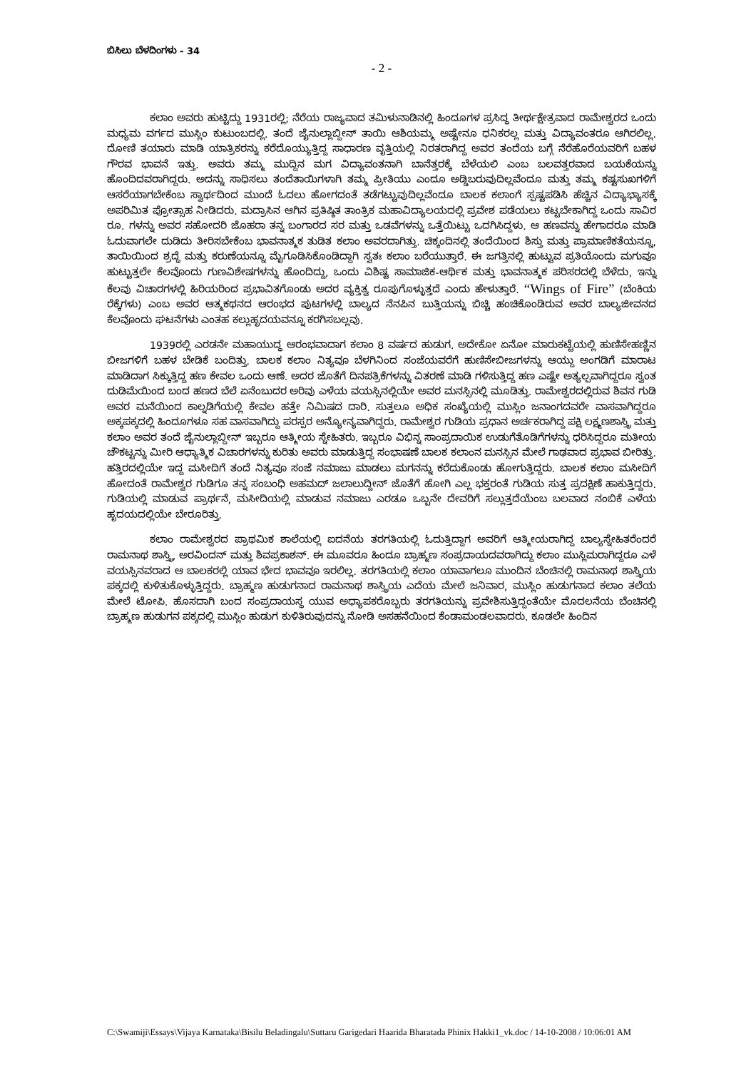ಬಿಸಿಲು ಬೆಳದಿಂಗಳು - 34
- 2 -
ಕಲಾಂ ಅವರು ಹುಟ್ಟಿದ್ದು 1931ರಲ್ಲಿ; ನೆರೆಯ ರಾಜ್ಯವಾದ ತಮಿಳುನಾಡಿನಲ್ಲಿ ಹಿಂದೂಗಳ ಪ್ರಸಿದ್ಧ ತೀರ್ಥಕ್ಷೇತ್ರವಾದ ರಾಮೇಶ್ವರದ ಒಂದು ಮಧ್ಯಮ ವರ್ಗದ ಮುಸ್ಲಿಂ ಕುಟುಂಬದಲ್ಲಿ. ತಂದೆ ಜೈನುಲ್ಲಾಬ್ದೀನ್ ತಾಯಿ ಆಶಿಯಮ್ಮ ಅಷ್ಟೇನೂ ಧನಿಕರಲ್ಲ ಮತ್ತು ವಿದ್ಯಾವಂತರೂ ಆಗಿರಲಿಲ್ಲ. ದೋಣಿ ತಯಾರು ಮಾಡಿ ಯಾತ್ರಿಕರನ್ನು ಕರೆದೊಯ್ಯುತ್ತಿದ್ದ ಸಾಧಾರಣ ವೃತ್ತಿಯಲ್ಲಿ ನಿರತರಾಗಿದ್ದ ಅವರ ತಂದೆಯ ಬಗ್ಗೆ ನೆರೆಹೊರೆಯವರಿಗೆ ಬಹಳ ಗೌರವ ಭಾವನೆ ಇತ್ತು. ಅವರು ತಮ್ಮ ಮುದ್ದಿನ ಮಗ ವಿದ್ಯಾವಂತನಾಗಿ ಬಾನೆತ್ತರಕ್ಕೆ ಬೆಳೆಯಲಿ ಎಂಬ ಬಲವತ್ತರವಾದ ಬಯಕೆಯನ್ನು ಹೊಂದಿದವರಾಗಿದ್ದರು. ಅದನ್ನು ಸಾಧಿಸಲು ತಂದೆತಾಯಿಗಳಾಗಿ ತಮ್ಮ ಪ್ರೀತಿಯು ಎಂದೂ ಅಡ್ಡಿಬರುವುದಿಲ್ಲವೆಂದೂ ಮತ್ತು ತಮ್ಮ ಕಷ್ಟಸುಖಗಳಿಗೆ ಆಸರೆಯಾಗಬೇಕೆಂಬ ಸ್ವಾರ್ಥದಿಂದ ಮುಂದೆ ಓದಲು ಹೋಗದಂತೆ ತಡೆಗಟ್ಟುವುದಿಲ್ಲವೆಂದೂ ಬಾಲಕ ಕಲಾಂಗೆ ಸ್ಪಷ್ಟಪಡಿಸಿ ಹೆಚ್ಚಿನ ವಿದ್ಯಾಭ್ಯಾಸಕ್ಕೆ ಅಪರಿಮಿತ ಪ್ರೋತ್ಸಾಹ ನೀಡಿದರು. ಮದ್ರಾಸಿನ ಆಗಿನ ಪ್ರತಿಷ್ಠಿತ ತಾಂತ್ರಿಕ ಮಹಾವಿದ್ಯಾಲಯದಲ್ಲಿ ಪ್ರವೇಶ ಪಡೆಯಲು ಕಟ್ಟಬೇಕಾಗಿದ್ದ ಒಂದು ಸಾವಿರ ರೂ. ಗಳನ್ನು ಅವರ ಸಹೋದರಿ ಜೊಹರಾ ತನ್ನ ಬಂಗಾರದ ಸರ ಮತ್ತು ಒಡವೆಗಳನ್ನು ಒತ್ತೆಯಿಟ್ಟು ಒದಗಿಸಿದ್ದಳು. ಆ ಹಣವನ್ನು ಹೇಗಾದರೂ ಮಾಡಿ ಓದುವಾಗಲೇ ದುಡಿದು ತೀರಿಸಬೇಕೆಂಬ ಭಾವನಾತ್ಮಕ ತುಡಿತ ಕಲಾಂ ಅವರದಾಗಿತ್ತು. ಚಿಕ್ಕಂದಿನಲ್ಲಿ ತಂದೆಯಿಂದ ಶಿಸ್ತು ಮತ್ತು ಪ್ರಾಮಾಣಿಕತೆಯನ್ನೂ, ತಾಯಿಯಿಂದ ಶ್ರದ್ಧೆ ಮತ್ತು ಕರುಣೆಯನ್ನೂ ಮೈಗೂಡಿಸಿಕೊಂಡಿದ್ದಾಗಿ ಸ್ವತಃ ಕಲಾಂ ಬರೆಯುತ್ತಾರೆ. ಈ ಜಗತ್ತಿನಲ್ಲಿ ಹುಟ್ಟುವ ಪ್ರತಿಯೊಂದು ಮಗುವೂ ಹುಟ್ಟುತ್ತಲೇ ಕೆಲವೊಂದು ಗುಣವಿಶೇಷಗಳನ್ನು ಹೊಂದಿದ್ದು, ಒಂದು ವಿಶಿಷ್ಟ ಸಾಮಾಜಿಕ-ಆರ್ಥಿಕ ಮತ್ತು ಭಾವನಾತ್ಮಕ ಪರಿಸರದಲ್ಲಿ ಬೆಳೆದು, ಇನ್ನು ಕೆಲವು ವಿಚಾರಗಳಲ್ಲಿ ಹಿರಿಯರಿಂದ ಪ್ರಭಾವಿತಗೊಂಡು ಅದರ ವ್ಯಕ್ತಿತ್ವ ರೂಪುಗೊಳ್ಳುತ್ತದೆ ಎಂದು ಹೇಳುತ್ತಾರೆ. “Wings of Fire” (ಬೆಂಕಿಯ ರೆಕ್ಕೆಗಳು) ಎಂಬ ಅವರ ಆತ್ಮಕಥನದ ಆರಂಭದ ಪುಟಗಳಲ್ಲಿ ಬಾಲ್ಯದ ನೆನಪಿನ ಬುತ್ತಿಯನ್ನು ಬಿಚ್ಚಿ ಹಂಚಿಕೊಂಡಿರುವ ಅವರ ಬಾಲ್ಯಜೀವನದ ಕೆಲವೊಂದು ಘಟನೆಗಳು ಎಂತಹ ಕಲ್ಲುಹೃದಯವನ್ನೂ ಕರಗಿಸಬಲ್ಲವು.
1939ರಲ್ಲಿ ಎರಡನೇ ಮಹಾಯುದ್ಧ ಆರಂಭವಾದಾಗ ಕಲಾಂ 8 ವರ್ಷದ ಹುಡುಗ. ಅದೇಕೋ ಏನೋ ಮಾರುಕಟ್ಟೆಯಲ್ಲಿ ಹುಣಿಸೇಹಣ್ಣಿನ ಬೀಜಗಳಿಗೆ ಬಹಳ ಬೇಡಿಕೆ ಬಂದಿತ್ತು. ಬಾಲಕ ಕಲಾಂ ನಿತ್ಯವೂ ಬೆಳಗಿನಿಂದ ಸಂಜೆಯವರೆಗೆ ಹುಣಿಸೇಬೀಜಗಳನ್ನು ಆಯ್ದು ಅಂಗಡಿಗೆ ಮಾರಾಟ ಮಾಡಿದಾಗ ಸಿಕ್ಕುತ್ತಿದ್ದ ಹಣ ಕೇವಲ ಒಂದು ಆಣೆ. ಅದರ ಜೊತೆಗೆ ದಿನಪತ್ರಿಕೆಗಳನ್ನು ವಿತರಣೆ ಮಾಡಿ ಗಳಿಸುತ್ತಿದ್ದ ಹಣ ಎಷ್ಟೇ ಅತ್ಯಲ್ಪವಾಗಿದ್ದರೂ ಸ್ವಂತ ದುಡಿಮೆಯಿಂದ ಬಂದ ಹಣದ ಬೆಲೆ ಏನೆಂಬುದರ ಅರಿವು ಎಳೆಯ ವಯಸ್ಸಿನಲ್ಲಿಯೇ ಅವರ ಮನಸ್ಸಿನಲ್ಲಿ ಮೂಡಿತ್ತು. ರಾಮೇಶ್ವರದಲ್ಲಿರುವ ಶಿವನ ಗುಡಿ ಅವರ ಮನೆಯಿಂದ ಕಾಲ್ನಡಿಗೆಯಲ್ಲಿ ಕೇವಲ ಹತ್ತೇ ನಿಮಿಷದ ದಾರಿ. ಸುತ್ತಲೂ ಅಧಿಕ ಸಂಖ್ಯೆಯಲ್ಲಿ ಮುಸ್ಲಿಂ ಜನಾಂಗದವರೇ ವಾಸವಾಗಿದ್ದರೂ ಅಕ್ಕಪಕ್ಕದಲ್ಲಿ ಹಿಂದೂಗಳೂ ಸಹ ವಾಸವಾಗಿದ್ದು ಪರಸ್ಪರ ಅನ್ಯೋನ್ಯವಾಗಿದ್ದರು. ರಾಮೇಶ್ವರ ಗುಡಿಯ ಪ್ರಧಾನ ಅರ್ಚಕರಾಗಿದ್ದ ಪಕ್ಷಿ ಲಕ್ಷ್ಮಣಶಾಸ್ತ್ರಿ ಮತ್ತು ಕಲಾಂ ಅವರ ತಂದೆ ಜೈನುಲ್ಲಾಬ್ದೀನ್ ಇಬ್ಬರೂ ಆತ್ಮೀಯ ಸ್ನೇಹಿತರು. ಇಬ್ಬರೂ ವಿಭಿನ್ನ ಸಾಂಪ್ರದಾಯಿಕ ಉಡುಗೆತೊಡಿಗೆಗಳನ್ನು ಧರಿಸಿದ್ದರೂ ಮತೀಯ ಚೌಕಟ್ಟನ್ನು ಮೀರಿ ಆಧ್ಯಾತ್ಮಿಕ ವಿಚಾರಗಳನ್ನು ಕುರಿತು ಅವರು ಮಾಡುತ್ತಿದ್ದ ಸಂಭಾಷಣೆ ಬಾಲಕ ಕಲಾಂನ ಮನಸ್ಸಿನ ಮೇಲೆ ಗಾಢವಾದ ಪ್ರಭಾವ ಬೀರಿತ್ತು. ಹತ್ತಿರದಲ್ಲಿಯೇ ಇದ್ದ ಮಸೀದಿಗೆ ತಂದೆ ನಿತ್ಯವೂ ಸಂಜೆ ನಮಾಜು ಮಾಡಲು ಮಗನನ್ನು ಕರೆದುಕೊಂಡು ಹೋಗುತ್ತಿದ್ದರು. ಬಾಲಕ ಕಲಾಂ ಮಸೀದಿಗೆ ಹೋದಂತೆ ರಾಮೇಶ್ವರ ಗುಡಿಗೂ ತನ್ನ ಸಂಬಂಧಿ ಅಹಮದ್ ಜಲಾಲುದ್ದೀನ್ ಜೊತೆಗೆ ಹೋಗಿ ಎಲ್ಲ ಭಕ್ತರಂತೆ ಗುಡಿಯ ಸುತ್ತ ಪ್ರದಕ್ಷಿಣೆ ಹಾಕುತ್ತಿದ್ದರು. ಗುಡಿಯಲ್ಲಿ ಮಾಡುವ ಪ್ರಾರ್ಥನೆ, ಮಸೀದಿಯಲ್ಲಿ ಮಾಡುವ ನಮಾಜು ಎರಡೂ ಒಬ್ಬನೇ ದೇವರಿಗೆ ಸಲ್ಲುತ್ತದೆಯೆಂಬ ಬಲವಾದ ನಂಬಿಕೆ ಎಳೆಯ ಹೃದಯದಲ್ಲಿಯೇ ಬೇರೂರಿತ್ತು.
ಕಲಾಂ ರಾಮೇಶ್ವರದ ಪ್ರಾಥಮಿಕ ಶಾಲೆಯಲ್ಲಿ ಐದನೆಯ ತರಗತಿಯಲ್ಲಿ ಓದುತ್ತಿದ್ದಾಗ ಅವರಿಗೆ ಆತ್ಮೀಯರಾಗಿದ್ದ ಬಾಲ್ಯಸ್ನೇಹಿತರೆಂದರೆ ರಾಮನಾಥ ಶಾಸ್ತ್ರಿ, ಅರವಿಂದನ್ ಮತ್ತು ಶಿವಪ್ರಕಾಶನ್. ಈ ಮೂವರೂ ಹಿಂದೂ ಬ್ರಾಹ್ಮಣ ಸಂಪ್ರದಾಯದವರಾಗಿದ್ದು ಕಲಾಂ ಮುಸ್ಲಿಮರಾಗಿದ್ದರೂ ಎಳೆ ವಯಸ್ಸಿನವರಾದ ಆ ಬಾಲಕರಲ್ಲಿ ಯಾವ ಭೇದ ಭಾವವೂ ಇರಲಿಲ್ಲ. ತರಗತಿಯಲ್ಲಿ ಕಲಾಂ ಯಾವಾಗಲೂ ಮುಂದಿನ ಬೆಂಚಿನಲ್ಲಿ ರಾಮನಾಥ ಶಾಸ್ತ್ರಿಯ ಪಕ್ಕದಲ್ಲಿ ಕುಳಿತುಕೊಳ್ಳುತ್ತಿದ್ದರು. ಬ್ರಾಹ್ಮಣ ಹುಡುಗನಾದ ರಾಮನಾಥ ಶಾಸ್ತ್ರಿಯ ಎದೆಯ ಮೇಲೆ ಜನಿವಾರ, ಮುಸ್ಲಿಂ ಹುಡುಗನಾದ ಕಲಾಂ ತಲೆಯ ಮೇಲೆ ಟೋಪಿ. ಹೊಸದಾಗಿ ಬಂದ ಸಂಪ್ರದಾಯಸ್ಥ ಯುವ ಅಧ್ಯಾಪಕರೊಬ್ಬರು ತರಗತಿಯನ್ನು ಪ್ರವೇಶಿಸುತ್ತಿದ್ದಂತೆಯೇ ಮೊದಲನೆಯ ಬೆಂಚಿನಲ್ಲಿ ಬ್ರಾಹ್ಮಣ ಹುಡುಗನ ಪಕ್ಕದಲ್ಲಿ ಮುಸ್ಲಿಂ ಹುಡುಗ ಕುಳಿತಿರುವುದನ್ನು ನೋಡಿ ಅಸಹನೆಯಿಂದ ಕೆಂಡಾಮಂಡಲವಾದರು. ಕೂಡಲೇ ಹಿಂದಿನ
C:\Swamiji\Essays\Vijaya Karnataka\Bisilu Beladingalu\Suttaru Garigedari Haarida Bharatada Phinix Hakki1_vk.doc / 14-10-2008 / 10:06:01 AM